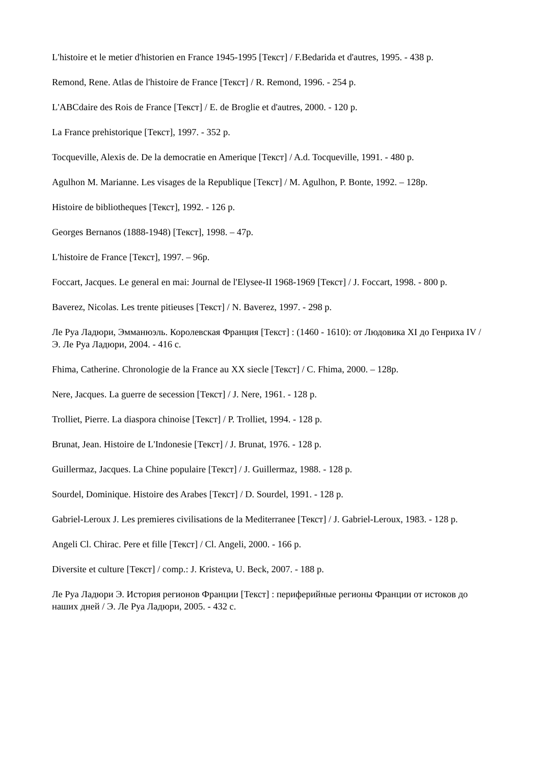L'histoire et le metier d'historien en France 1945-1995 [Текст] / F.Bedarida et d'autres, 1995. - 438 p.
Remond, Rene. Atlas de l'histoire de France [Текст] / R. Remond, 1996. - 254 p.
L'ABCdaire des Rois de France [Текст] / E. de Broglie et d'autres, 2000. - 120 p.
La France prehistorique [Текст], 1997. - 352 p.
Tocqueville, Alexis de. De la democratie en Amerique [Текст] / A.d. Tocqueville, 1991. - 480 p.
Agulhon M. Marianne. Les visages de la Republique [Текст] / M. Agulhon, P. Bonte, 1992. – 128p.
Histoire de bibliotheques [Текст], 1992. - 126 p.
Georges Bernanos (1888-1948) [Текст], 1998. – 47p.
L'histoire de France [Текст], 1997. – 96p.
Foccart, Jacques. Le general en mai: Journal de l'Elysee-II 1968-1969 [Текст] / J. Foccart, 1998. - 800 p.
Baverez, Nicolas. Les trente pitieuses [Текст] / N. Baverez, 1997. - 298 p.
Ле Руа Ладюри, Эмманюэль. Королевская Франция [Текст] : (1460 - 1610): от Людовика XI до Генриха IV / Э. Ле Руа Ладюри, 2004. - 416 с.
Fhima, Catherine. Chronologie de la France au XX siecle [Текст] / C. Fhima, 2000. – 128p.
Nere, Jacques. La guerre de secession [Текст] / J. Nere, 1961. - 128 p.
Trolliet, Pierre. La diaspora chinoise [Текст] / P. Trolliet, 1994. - 128 p.
Brunat, Jean. Histoire de L'Indonesie [Текст] / J. Brunat, 1976. - 128 p.
Guillermaz, Jacques. La Chine populaire [Текст] / J. Guillermaz, 1988. - 128 p.
Sourdel, Dominique. Histoire des Arabes [Текст] / D. Sourdel, 1991. - 128 p.
Gabriel-Leroux J. Les premieres civilisations de la Mediterranee [Текст] / J. Gabriel-Leroux, 1983. - 128 p.
Angeli Cl. Chirac. Pere et fille [Текст] / Cl. Angeli, 2000. - 166 p.
Diversite et culture [Текст] / comp.: J. Kristeva, U. Beck, 2007. - 188 p.
Ле Руа Ладюри Э. История регионов Франции [Текст] : периферийные регионы Франции от истоков до наших дней / Э. Ле Руа Ладюри, 2005. - 432 с.